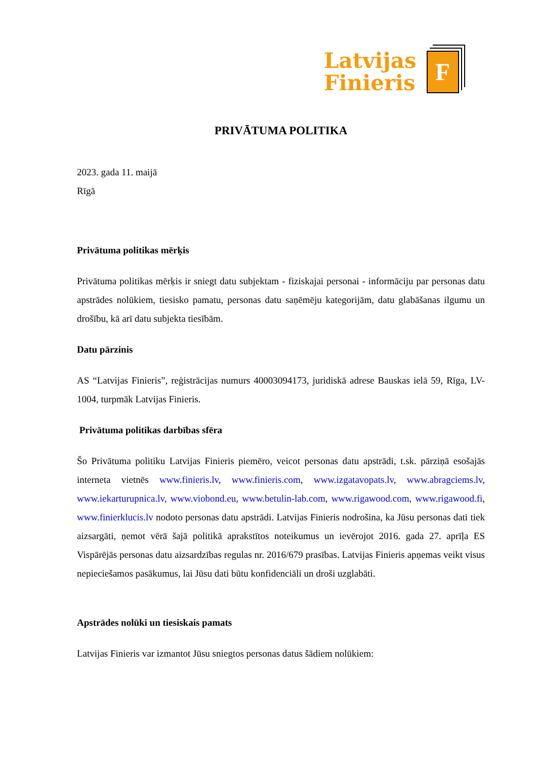Latvijas
Finieris
F
PRIVĀTUMA POLITIKA
2023. gada 11. maijā
Rīgā
Privātuma politikas mērķis
Privātuma politikas mērķis ir sniegt datu subjektam - fiziskajai personai - informāciju par personas datu apstrādes nolūkiem, tiesisko pamatu, personas datu saņēmēju kategorijām, datu glabāšanas ilgumu un drošību, kā arī datu subjekta tiesībām.
Datu pārzinis
AS “Latvijas Finieris”, reģistrācijas numurs 40003094173, juridiskā adrese Bauskas ielā 59, Rīga, LV-1004, turpmāk Latvijas Finieris.
Privātuma politikas darbības sfēra
Šo Privātuma politiku Latvijas Finieris piemēro, veicot personas datu apstrādi, t.sk. pārziņā esošajās interneta vietnēs www.finieris.lv, www.finieris.com, www.izgatavopats.lv, www.abragciems.lv, www.iekarturupnica.lv, www.viobond.eu, www.betulin-lab.com, www.rigawood.com, www.rigawood.fi, www.finierklucis.lv nodoto personas datu apstrādi. Latvijas Finieris nodrošina, ka Jūsu personas dati tiek aizsargāti, ņemot vērā šajā politikā aprakstītos noteikumus un ievērojot 2016. gada 27. aprīļa ES Vispārējās personas datu aizsardzības regulas nr. 2016/679 prasības. Latvijas Finieris apņemas veikt visus nepieciešamos pasākumus, lai Jūsu dati būtu konfidenciāli un droši uzglabāti.
Apstrādes nolūki un tiesiskais pamats
Latvijas Finieris var izmantot Jūsu sniegtos personas datus šādiem nolūkiem: